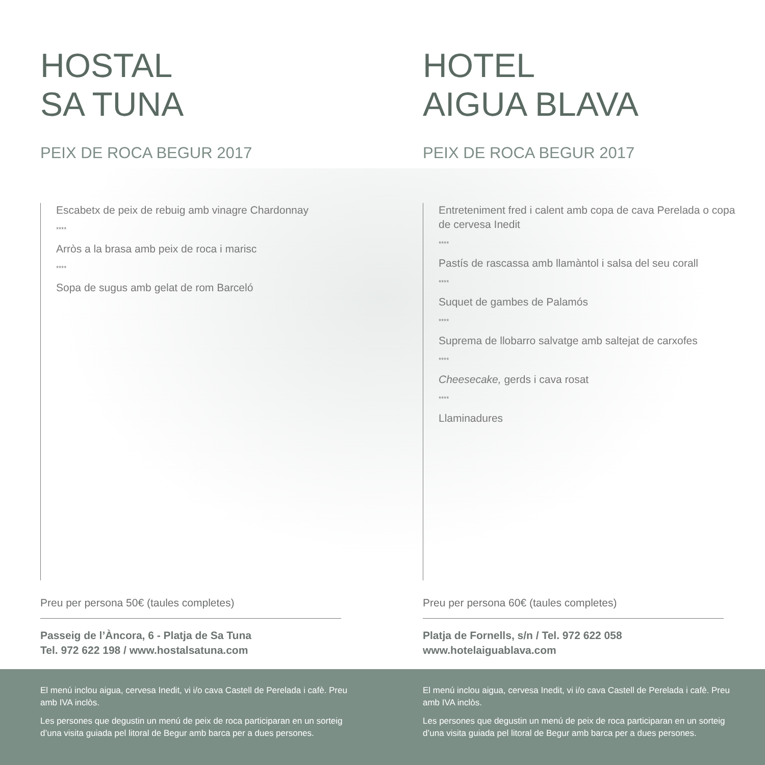HOSTAL
SA TUNA
PEIX DE ROCA BEGUR 2017
Escabetx de peix de rebuig amb vinagre Chardonnay
****
Arròs a la brasa amb peix de roca i marisc
****
Sopa de sugus amb gelat de rom Barceló
Preu per persona 50€ (taules completes)
Passeig de l’Àncora, 6 - Platja de Sa Tuna
Tel. 972 622 198 / www.hostalsatuna.com
HOTEL
AIGUA BLAVA
PEIX DE ROCA BEGUR 2017
Entreteniment fred i calent amb copa de cava Perelada o copa de cervesa Inedit
****
Pastís de rascassa amb llamàntol i salsa del seu corall
****
Suquet de gambes de Palamós
****
Suprema de llobarro salvatge amb saltejat de carxofes
****
Cheesecake, gerds i cava rosat
****
Llaminadures
Preu per persona 60€ (taules completes)
Platja de Fornells, s/n / Tel. 972 622 058
www.hotelaiguablava.com
El menú inclou aigua, cervesa Inedit, vi i/o cava Castell de Perelada i cafè. Preu amb IVA inclòs.
Les persones que degustin un menú de peix de roca participaran en un sorteig d’una visita guiada pel litoral de Begur amb barca per a dues persones.
El menú inclou aigua, cervesa Inedit, vi i/o cava Castell de Perelada i cafè. Preu amb IVA inclòs.
Les persones que degustin un menú de peix de roca participaran en un sorteig d’una visita guiada pel litoral de Begur amb barca per a dues persones.